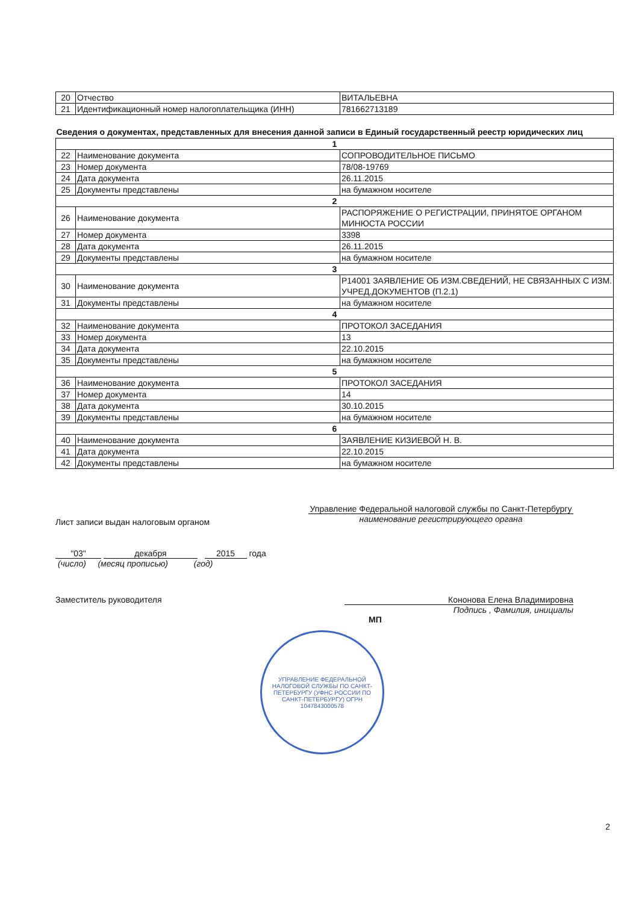| 20 | Отчество | ВИТАЛЬЕВНА |
| 21 | Идентификационный номер налогоплательщика (ИНН) | 781662713189 |
Сведения о документах, представленных для внесения данной записи в Единый государственный реестр юридических лиц
| 1 | | |
| 22 | Наименование документа | СОПРОВОДИТЕЛЬНОЕ ПИСЬМО |
| 23 | Номер документа | 78/08-19769 |
| 24 | Дата документа | 26.11.2015 |
| 25 | Документы представлены | на бумажном носителе |
| 2 | | |
| 26 | Наименование документа | РАСПОРЯЖЕНИЕ О РЕГИСТРАЦИИ, ПРИНЯТОЕ ОРГАНОМ МИНЮСТА РОССИИ |
| 27 | Номер документа | 3398 |
| 28 | Дата документа | 26.11.2015 |
| 29 | Документы представлены | на бумажном носителе |
| 3 | | |
| 30 | Наименование документа | Р14001 ЗАЯВЛЕНИЕ ОБ ИЗМ.СВЕДЕНИЙ, НЕ СВЯЗАННЫХ С ИЗМ. УЧРЕД.ДОКУМЕНТОВ (П.2.1) |
| 31 | Документы представлены | на бумажном носителе |
| 4 | | |
| 32 | Наименование документа | ПРОТОКОЛ ЗАСЕДАНИЯ |
| 33 | Номер документа | 13 |
| 34 | Дата документа | 22.10.2015 |
| 35 | Документы представлены | на бумажном носителе |
| 5 | | |
| 36 | Наименование документа | ПРОТОКОЛ ЗАСЕДАНИЯ |
| 37 | Номер документа | 14 |
| 38 | Дата документа | 30.10.2015 |
| 39 | Документы представлены | на бумажном носителе |
| 6 | | |
| 40 | Наименование документа | ЗАЯВЛЕНИЕ КИЗИЕВОЙ Н. В. |
| 41 | Дата документа | 22.10.2015 |
| 42 | Документы представлены | на бумажном носителе |
Лист записи выдан налоговым органом
Управление Федеральной налоговой службы по Санкт-Петербургу
наименование регистрирующего органа
"03" декабря 2015 года
(число) (месяц прописью) (год)
Заместитель руководителя Кононова Елена Владимировна
Подпись , Фамилия, инициалы
МП
УПРАВЛЕНИЕ ФЕДЕРАЛЬНОЙ НАЛОГОВОЙ СЛУЖБЫ ПО САНКТ-ПЕТЕРБУРГУ (УФНС РОССИИ ПО САНКТ-ПЕТЕРБУРГУ) ОГРН 1047843000578
2